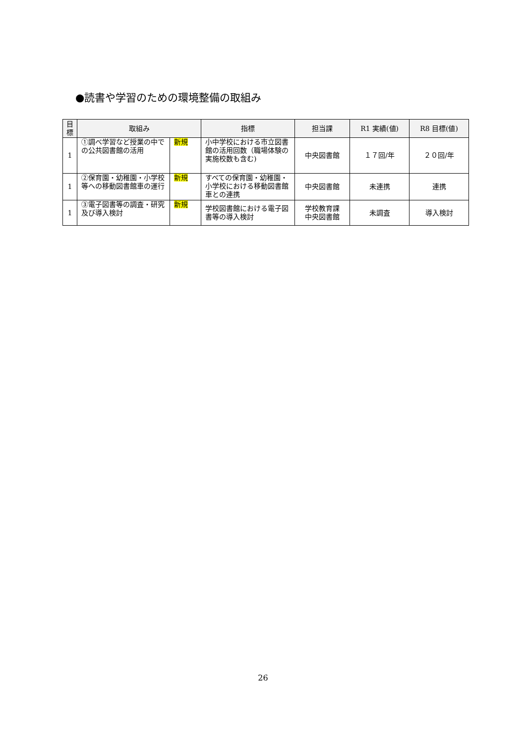●読書や学習のための環境整備の取組み
| 目 標 | 取組み | | 指標 | 担当課 | R1 実績(値) | R8 目標(値) |
| --- | --- | --- | --- | --- | --- | --- |
| 1 | ①調べ学習など授業の中での公共図書館の活用 | 新規 | 小中学校における市立図書館の活用回数（職場体験の実施校数も含む) | 中央図書館 | １７回/年 | ２０回/年 |
| 1 | ②保育園・幼稚園・小学校等への移動図書館車の運行 | 新規 | すべての保育園・幼稚園・小学校における移動図書館車との連携 | 中央図書館 | 未連携 | 連携 |
| 1 | ③電子図書等の調査・研究及び導入検討 | 新規 | 学校図書館における電子図書等の導入検討 | 学校教育課 中央図書館 | 未調査 | 導入検討 |
26